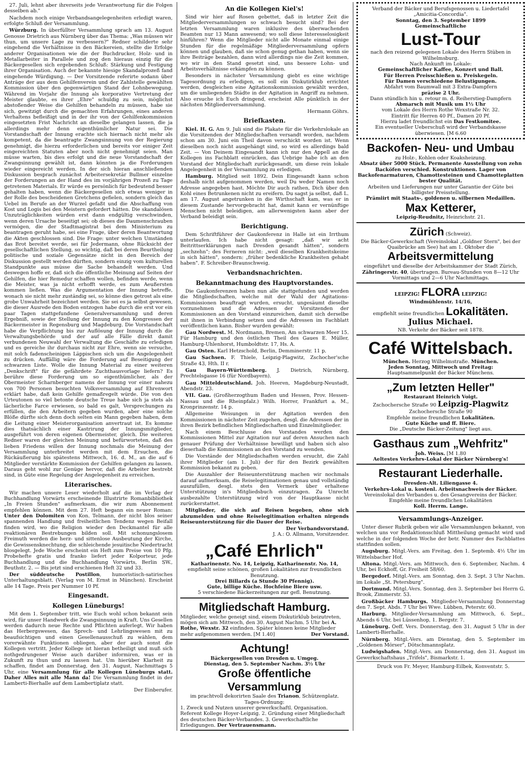27. Juli, lehnt aber ihrerseits jede Verantwortung für die Folgen desselben ab."
Nachdem noch einige Verbandsangelegenheiten erledigt waren, erfolgte Schluß der Versammlung.
Würzburg. In überfüllter Versammlung sprach am 13. August Genosse Drietrich aus Nürnberg über das Thema: „Was müssen wir thun, um unsere Lage zu verbessern?" Redner schilderte sehr eingehend die Verhältnisse in den Bäckereien, stellte die Erfolge anderer Organisationen wie die der Buchdrucker, Holz- und in Metallarbeiter in Parallele und zog den hieraus einzig für die Bäckergesellen sich ergebenden Schluß: Stärkung und Festigung ihrer Organisation. Auch der bekannte hiesige Skandalprozeß fand eingehende Würdigung. — Der Vorsitzende referirte sodann über Anträge der aus dem Gehilfenverein und der Zahlstelle gewählten Kommission über den gegenwärtigen Stand der Lohnbewegung. Während im Vorjahr die Innung als korporative Vertretung der Meister glaubte, es ihrer „Ehre" schuldig zu sein, möglichst abstoßender Weise die Gehilfen behandeln zu müssen, habe sie sich, gewitzigt durch die gemachten Erfahrungen, eines anderen Verhaltens befleißigt und in der ihr von der Gehilfenkommission eingesetzten Frist Nachricht an dieselbe gelangen lassen, die ja allerdings mehr denn eigenthümlicher Natur sei. Die Vorstandschaft der Innung erachte sich hiernach nicht mehr als kompetent, da die beantragte Zwangsinnung von der Regierung genehmigt, die hierzu erforderlichen und bereits vor einiger Zeit eingereichten Statuten aber noch nicht genehmigt seien. Man müsse warten, bis dies erfolgt und die neue Vorstandschaft der Zwangsinnung gewählt ist, dann könnten ja die Forderungen wieder eingereicht werden. In der sich hieran anschließenden Diskussion besprach zunächst Arbeitersekretär Bullmer einzelne der Forderungen an der Hand des im vorjährigen Prozeß zu Tage getretenen Materials. Er würde es persönlich für bedeutend besser gehalten haben, wenn die Bäckergesellen sich etwas weniger in der Rolle des bescheidenen Gretchens gefielen, sondern gleich das Uebel im Berufe an der Wurzel gefaßt und die Abschaffung von Kost und Logis bei den Meistern gefordert hätten. Die skandalösen Unzuträglichkeiten würden erst dann endgültig verschwinden, wenn deren Ursache beseitigt sei; ob dieses die Daumenschrauben vermögen, die der Stadtmagistrat bei dem Ministerium zu beantragen geruht habe, sei eine Frage, über deren Beantwortung die Akten geschlossen sind. Die Frage: unter welchen Umständen das Brot bereitet werde, sei für Jedermann, ohne Rücksicht der gesellschaftlichen Stellung, so wichtig, daß bei deren Beurtheilung politische und soziale Gegensätze nicht in den Bereich der Diskussion gestellt werden dürften, sondern einzig vom kulturellen Standpunkte aus müsse die Sache behandelt werden. Und deswegen hoffe er, daß sich die öffentliche Meinung auf Seiten der Gehilfen, die hier Remedur schaffen wollen, befinden werde, wenn die Meister, was ja nicht erhofft werde, es zum Aeußersten kommen ließen. Was die Argumentation der Innung betreffe, wonach sie nicht mehr zuständig sei, so könne dies getrost als eine grobe Unwahrheit bezeichnet werden. Sie sei es ja selbst gewesen, die dieser Ausrede den Boden entzogen habe durch die erst vor ein paar Tagen stattgefundene Generalversammlung und deren Ergebniß, sowie der Stellung der Innung zu den Kongressen der Bäckermeister in Regensburg und Magdeburg. Die Vorstandschaft habe die Verpflichtung bis zur Auflösung der Innung durch die Verwaltungsbehörde und der auf alle Fälle direkt damit verbundenen Neuwahl der Verwaltung die Geschäfte zu erledigen und es gereiche ihr durchaus nicht zur Ehre, wenn sie versuche, mit solch fadenscheinigen Läppischen sich um die Angelegenheit zu drücken. Auffällig wäre die Forderung auf Beseitigung der schwarzen Liste. Wolle die Innung Material zu einer weiteren „Denkschrift" für die gefährdete Zuchthausvorlage liefern? Es berühre diese Forderung um so eigenthümlicher, als der Obermeister Scharnberger namens der Innung vor einer nahezu von 700 Personen besuchten Volksversammlung auf Ehrenwort erklärt habe, daß kein Gehilfe gemaßregelt würde. Die von den Urteutonen so viel betonte deutsche Treue habe sich ja stets als lächerliche Farce erwiesen, so bald es galt, Versprechungen zu erfüllen, die den Arbeitern gegeben wurden, aber eine solche Blöße dürfte sich denn doch selten ein Mann gegeben haben, dem die Leitung einer Meisterorganisation anvertraut ist. Es komme dies thatsächlich einer Kastrirung der Innungsmitglieder, ausgeführt von deren eigenen Obermeister, gleich. Die weiteren Redner waren der gleichen Meinung und befürworteten, daß des lieben Friedens willen der Innung nochmals die Meinung der Versammlung unterbreitet werden mit dem Ersuchen, die Rückäußerung bis spätestens Mittwoch, 16. d. M., an die auf 6 Mitglieder verstärkte Kommission der Gehilfen gelangen zu lassen. Daraus geht wohl zur Genüge hervor, daß die Arbeiter bestrebt sind, in Güte eine Regelung der Angelegenheit zu erreichen.
Literarisches.
Wir machen unsere Leser wiederholt auf die im Verlag der Buchhandlung Vorwärts erscheinende Illustrirte Romanbibliothek „In Freien Stunden" aufmerksam, die wir zum Abonnement empfehlen können. Mit dem 27. Heft begann ein neuer Roman: Unter den Dolomiten von Kon. Telmann, der nicht blos seiner spannenden Handlung und freiheitlichen Tendenz wegen Beifall finden wird, wo die Religion wieder den Deckmantel für alle reaktionären Bestrebungen bilden soll. Mit schonungslosem Freimuth werden die herz- und sittenlose Ausbeutung der Kirche, die Gewissensknechtung, die schleichende jesuitische Niedertracht blosgelegt. Jede Woche erscheint ein Heft zum Preise von 10 Pfg. Probehefte gratis und franko liefert jeder Kolporteur, jede Buchhandlung und die Buchhandlung Vorwärts, Berlin SW., Beuthstr. 2. — Bis jetzt sind erschienen Heft 32 und 33.
Der süddeutsche Postillon, humoristisch-satirisches Unterhaltungsblatt. (Verlag von M. Ernst in München). Erscheint alle 14 Tage. Preis per Nummer 10 Pf.
Eingesandt.
Kollegen Lüneburgs!
Mit dem 1. September tritt, wie Euch wohl schon bekannt sein wird, für unser Handwerk die Zwangsinnung in Kraft. Uns Gesellen werden dadurch neue Rechte und Pflichten auferlegt. Wir haben das Herbergswesen, das Sprech- und Lehrlingswesen mit zu beaufsichtigen und einen Gesellenausschuß zu wählen, dem vorerwähnte Funktionen obliegen, aber der auch sonst die Kollegen vertritt. Jeder Kollege ist hieran betheiligt und muß sich nothgedrungener Weise auch darüber informiren, was er in Zukunft zu thun und zu lassen hat. Um hierüber Klarheit zu schaffen, findet am Donnerstag, den 31. August, Nachmittags 5 Uhr, eine Versammlung für alle Kollegen Lüneburgs statt. Daher Alles mit alle Mann da! Die Versammlung findet in der Lamberti-Bierhalle auf dem Lambertiplatz statt.
Der Einberufer.
An die Kollegen Kiel's!
Sind wir hier auf Rosen gebettet, daß in letzter Zeit die Mitgliederversammlungen so schwach besucht sind? Bei der letzten Versammlung waren inklusive des überwachenden Beamten nur 13 Mann anwesend; wo soll diese Interesselosigkeit hinführen? Wenn die Mitglieder nicht alle Monate einmal einige Stunden für die regelmäßige Mitgliederversammlung opfern können und glauben, daß sie schon genug gethan haben, wenn sie ihre Beiträge bezahlen, dann wird allerdings nie die Zeit kommen, wo wir in den Stand gesetzt sind, uns bessere Lohn- und Arbeitsverhältnisse erkämpfen zu können.
Besonders in nächster Versammlung giebt es eine wichtige Tagesordnung zu erledigen, es soll ein Diskutirklub errichtet werden, desgleichen eine Agitationskommission gewählt werden, um die umliegenden Städte in der Agitation in Angriff zu nehmen. Also ersuche ich Euch dringend, erscheint Alle pünktlich in der nächsten Mitgliederversammlung.
Hermann Göhrs.
Briefkasten.
Kiel. H. G. Am 9. Juli sind die Plakate für die Verkehrslokale an die Vorsitzenden der Mitgliedschaften versandt worden, nachdem schon am 30. Juni ein Theil davon verschickt worden ist. Wenn dieselben noch nicht ausgehängt sind, so wird es allerdings bald Zeit. — Von Deinem Eingesandt kann ich nur den Appell an die Kollegen ins Fachblatt einrücken, das Uebrige habe ich an den Vorstand der Mitgliedschaft zurückgesandt, um diese rein lokale Angelegenheit in der Versammlung zu erledigen.
Hamburg. Mitglied seit 1892. Dein Eingesandt kann schon deshalb nicht aufgenommen werden, weil Du weder Namen noch Adresse angegeben hast. Möchte Dir auch rathen, Dich über den Kohl eines Betrunkenen nicht zu ereifern. Du sagst ja selbst, daß L. am 17. August angetrunken in die Wirthschaft kam, was er in diesem Zustande hervorgebracht hat, damit kann er vernünftige Menschen nicht beleidigen, am allerwenigsten kann aber der Verband beleidigt sein.
Berichtigung.
Dem Schriftführer der Gaukonferenz in Halle ist ein Irrthum unterlaufen. Ich habe nicht gesagt: „daß wir acht Beitrittserklärungen nach Dresden gesandt hätten", sondern „sechzehn"; des Ferneren nicht: „weil dieselben Krankheitskeime in sich hätten", sondern: „früher bedenkliche Krankheiten gehabt haben". F. Schreiber-Braunschweig.
Verbandsnachrichten.
Bekanntmachung des Hauptvorstandes.
Die Gaukonferenzen haben nun alle stattgefunden und werden die Mitgliedschaften, welche mit der Wahl der Agitations-Kommissionen beauftragt wurden, ersucht, ungesäumt dieselbe vorzunehmen und die Adressen der Vorsitzenden der Kommissionen an den Vorstand einzureichen, damit sich derselbe mit ihnen in Verbindung setzen und die Adressen im Fachblatt veröffentlichen kann. Bisher wurden gewählt:
Gau Nordwest. M. Nordmann, Bremen, Am schwarzen Meer 15. Für Hamburg und den östlichen Theil des Gaues E. Müller, Hamburg-Uhlenhorst, Humboldtstr. 17, Hs. A.
Gau Osten. Karl Hetzschold, Berlin, Demminerstr. 11 p.
Gau Sachsen. F. Thiele, Leipzig-Plagwitz, Zschocher'sche Straße 43, Hth. II r.
Gau Bayern-Württemberg. J. Dietrich, Nürnberg, Prechtelsgasse 16 (für Nordbayern).
Gau Mitteldeutschland. Joh. Heeren, Magdeburg-Neustadt, Abendstr. 23.
VII. Gau. (Großherzogthum Baden und Hessen, Prov. Hessen-Nassau und die Rheinpfalz.) Wilh. Horrer, Frankfurt a. M., Kronprinzenstr. 14 p.
Allgemeine Weisungen in der Agitation werden den Kommissionen in nächster Zeit zugehen, desgl. die Adressen der in ihren Bezirk befindlichen Mitgliedschaften und Einzelmitglieder.
Nach einem Beschlusse des Vorstandes werden den Kommissionen Mittel zur Agitation nur auf deren Ansuchen nach genauer Prüfung der Verhältnisse bewilligt und haben sich also dieserhalb die Kommissionen an den Vorstand zu wenden.
Die Vorstände der Mitgliedschaften werden ersucht, die Zahl ihrer Mitglieder (am 1. Juli) der für den Bezirk gewählten Kommission bekannt zu geben.
Die Auszahler der Reiseunterstützung machen wir nochmals darauf aufmerksam, die Reiselegitimationen genau und vollständig auszufüllen, desgl. stets den Vermerk über erhaltene Unterstützung in's Mitgliedsbuch einzutragen. Zu Unrecht ausbezahlte Unterstützung wird von der Hauptkasse nicht zurückerstattet.
Mitglieder, die sich auf Reisen begeben, ohne sich abzumelden und ohne Reiselegitimation erhalten nirgends Reiseunterstützung für die Dauer der Reise.
Der Verbandsvorstand.
J. A.: O. Allmann, Vorsitzender.
„Café Ehrlich"
Katharinenstr. No. 14, Leipzig, Katharinenstr. No. 14,
empfiehlt seine schönen, großen Lokalitäten zur freundlichen Benutzung.
Drei Billards (a Stunde 30 Pfennig).
Gute, billige Küche. Hochfeine Biere usw.
5 verschiedene Bäckerzeitungen zur gefl. Benutzung.
Mitgliedschaft Hamburg.
Mitglieder, welche geneigt sind, einem Diskutirklub beizutreten, mögen sich am Mittwoch, den 30. August Nachm. 5 Uhr bei A. Rothe, Wexstr. 32 einfinden. Später können keine Mitglieder mehr aufgenommen werden. [M 1.40] Der Vorstand.
Achtung!
Bäckergesellen von Dresden u. Umgeg.
Dienstag, den 5. September Nachm. 3½ Uhr
Große öffentliche Versammlung
im prachtvoll dekorirten Saale des Trianon, Schützenplatz.
Tages-Ordnung:
1. Zweck und Nutzen unserer gewerkschaftl. Organisation. Referent Kollege Hoyer-Leipzig. 2. Gründung einer Mitgliedschaft des deutschen Bäcker-Verbandes. 3. Gewerkschaftliche Erledigungen. Der Vertrauensmann.
Verband der Bäcker und Berufsgenossen u. Liedertafel „Amicitia-Concordia".
Sonntag, den 3. September 1899
Gemeinschaftliche
Lust-Tour
nach den reizend gelegenen Lokale des Herrn Stüben in Wilhelmsburg.
Nach Ankunft im Lokale:
Gemeinschaftlicher Kaffee, Konzert und Ball.
Für Herren Preisschießen u. Preiskegeln.
Für Damen verschiedene Belustigungen.
Abfahrt vom Baumwall mit 3 Extra-Dampfern
präzise 2 Uhr.
Dann stündlich hin u. retour m. d. Reiherstieg-Dampfern
Abmarsch mit Musik um 1½ Uhr
vom Lokale des Herrn Rothe Wexstraße Nr. 32.
Eintritt für Herren 40 Pf., Damen 20 Pf.
Hierzu ladet freundlichst ein Das Festkomitee.
Ein eventueller Ueberschuß wird der Verbandskasse überwiesen. [M 6.60
Backofen- Neu- und Umbau
zu Holz-, Kohlen oder Koaksheizung.
Absatz über 5000 Stück. Permanente Ausstellung von zehn Backöfen verschied. Konstruktionen. Lager von Backofenarmaturen, Chamottesteinen und Chamotteplatten bester Qualität.
Arbeiten und Lieferungen nur unter Garantie der Güte bei billigster Preisstellung.
Prämiirt mit Staats-, goldenen u. silbernen Medaillen.
Max Ketterer,
Leipzig-Reudnitz, Heinrichstr. 21.
Zürich (Schweiz).
Die Bäcker-Gewerkschaft (Vereinslokal „Goldner Stern", bei der Quaibrücke am See) hat am 1. Oktober die
Arbeitsvermittelung
eingeführt und dieselbe der Arbeitskammer der Stadt Zürich, Zähringerstr. 40, übertragen. Bureau-Stunden von 8—12 Uhr Vormittags und 2—6 Uhr Nachmittags.
LEIPZIG! FLORA LEIPZIG!
Windmühlenstr. 14/16,
empfiehlt seine freundlichen Lokalitäten.
Julius Michael.
NB. Verkehr der Bäcker seit 1878.
Café Wittelsbach.
München. Herzog Wilhelmstraße. München.
Jeden Sonntag, Mittwoch und Freitag:
Hauptsammelpunkt der Bäcker Münchens.
„Zum letzten Heller"
Restaurant Heinrich Voigt.
Zschochersche Straße 90 Leipzig-Plagwitz Zschochersche Straße 90
Empfehle meine freundlichen Lokalitäten.
Gute Küche und ff. Biere.
Die „Deutsche Bäcker-Zeitung" liegt aus.
Gasthaus zum „Wehfritz"
Joh. Weiss. [M 1.80
Aeltestes Verkehrs-Lokal der Bäcker Nürnberg's!
Restaurant Liederhalle.
Dresden-Alt. Liliengasse 4.
Verkehrs-Lokal u. kostenl. Arbeitsnachweis der Bäcker.
Vereinslokal des Verbandes u. des Gesangvereins der Bäcker.
Empfehle meine freundlichen Lokalitäten
Koll. Herrm. Lange.
Versammlungs-Anzeiger.
Unter dieser Rubrik geben wir alle Versammlungen bekannt, von welchen uns vor Redaktionsschluß Mittheilung gemacht wird und welche in der folgenden Woche der betr. Nummer des Fachblattes stattfinden sollen.
Augsburg. Mitgl.-Vers. am Freitag, den 1. Septemb. 4½ Uhr im Wittelsbacher Hof.
Altona. Mitgl.-Vers. am Mittwoch, den 6. September, Nachm. 4 Uhr, bei Eckhoff, Gr. Freiheit 58/60.
Bergedorf. Mitgl.-Vers. am Sonntag, den 3. Sept. 3 Uhr Nachm. im Lokale „St. Petersburg".
Dortmund. Mitgl.-Vers. Sonntag, den 3. September bei Herrn G. Brook, Zimmerstr. 53.
Großbäcker Hamburgs. Mitglieder-Versammlung Donnerstag den 7. Sept. Abds. 7 Uhr bei Wwe. Lübben, Peterstr. 60.
Harburg. Mitglieder-Versammlung am Mittwoch, 6. Sept., Abends 6 Uhr, bei Lüssenhop, 1. Bergstr. 7.
Lüneburg. Oeff. Vers. Donnerstag, den 31. August 5 Uhr in der Lamberti-Bierhalle.
Nürnberg. Mitgl.-Vers. am Dienstag, den 5. September im „Goldenen Mörser", Dötschmannsplatz.
Ludwigshafen. Mitgl.-Vers. am Donnerstag, den 31. August im Gewerkschaftshaus „Trifels", Bismarkstr. 1.
Druck von Fr. Meyer, Hamburg-Eilbek, Konventstr. 5.